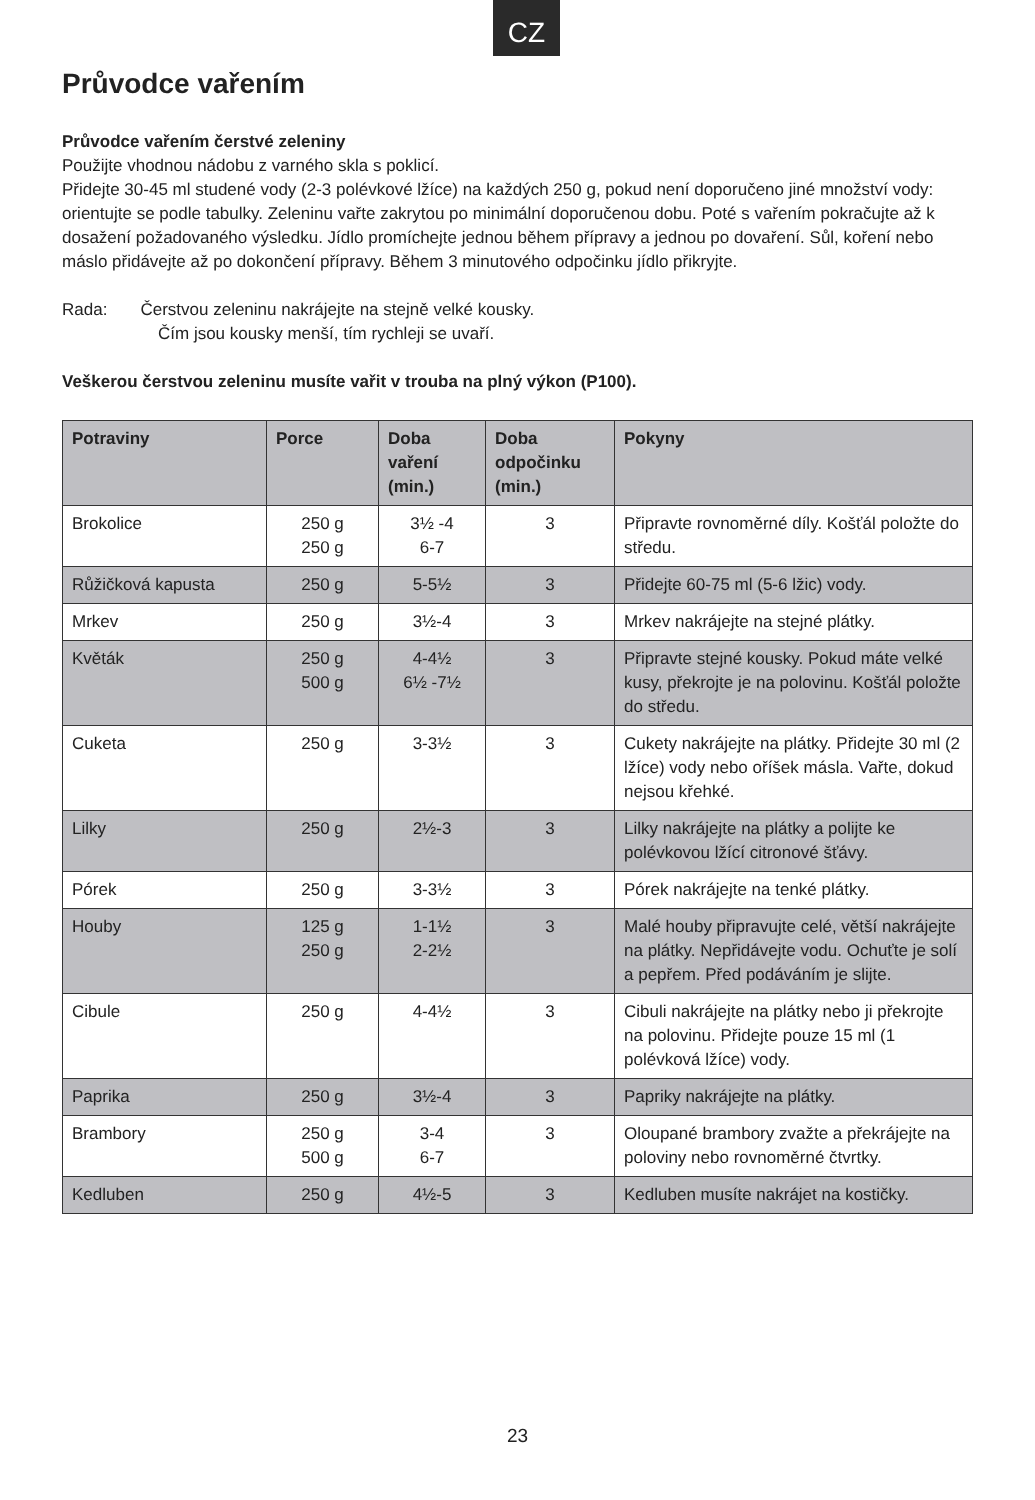CZ
Průvodce vařením
Průvodce vařením čerstvé zeleniny
Použijte vhodnou nádobu z varného skla s poklicí.
Přidejte 30-45 ml studené vody (2-3 polévkové lžíce) na každých 250 g, pokud není doporučeno jiné množství vody: orientujte se podle tabulky. Zeleninu vařte zakrytou po minimální doporučenou dobu. Poté s vařením pokračujte až k dosažení požadovaného výsledku. Jídlo promíchejte jednou během přípravy a jednou po dovaření. Sůl, koření nebo máslo přidávejte až po dokončení přípravy. Během 3 minutového odpočinku jídlo přikryjte.
Rada: Čerstvou zeleninu nakrájejte na stejně velké kousky.
Čím jsou kousky menší, tím rychleji se uvaří.
Veškerou čerstvou zeleninu musíte vařit v trouba na plný výkon (P100).
| Potraviny | Porce | Doba vaření (min.) | Doba odpočinku (min.) | Pokyny |
| --- | --- | --- | --- | --- |
| Brokolice | 250 g 250 g | 3½ -4 6-7 | 3 | Připravte rovnoměrné díly. Košťál položte do středu. |
| Růžičková kapusta | 250 g | 5-5½ | 3 | Přidejte 60-75 ml (5-6 lžic) vody. |
| Mrkev | 250 g | 3½-4 | 3 | Mrkev nakrájejte na stejné plátky. |
| Květák | 250 g 500 g | 4-4½ 6½ -7½ | 3 | Připravte stejné kousky. Pokud máte velké kusy, překrojte je na polovinu. Košťál položte do středu. |
| Cuketa | 250 g | 3-3½ | 3 | Cukety nakrájejte na plátky. Přidejte 30 ml (2 lžíce) vody nebo oříšek másla. Vařte, dokud nejsou křehké. |
| Lilky | 250 g | 2½-3 | 3 | Lilky nakrájejte na plátky a polijte ke polévkovou lžící citronové šťávy. |
| Pórek | 250 g | 3-3½ | 3 | Pórek nakrájejte na tenké plátky. |
| Houby | 125 g 250 g | 1-1½ 2-2½ | 3 | Malé houby připravujte celé, větší nakrájejte na plátky. Nepřidávejte vodu. Ochuťte je solí a pepřem. Před podáváním je slijte. |
| Cibule | 250 g | 4-4½ | 3 | Cibuli nakrájejte na plátky nebo ji překrojte na polovinu. Přidejte pouze 15 ml (1 polévková lžíce) vody. |
| Paprika | 250 g | 3½-4 | 3 | Papriky nakrájejte na plátky. |
| Brambory | 250 g 500 g | 3-4 6-7 | 3 | Oloupané brambory zvažte a překrájejte na poloviny nebo rovnoměrné čtvrtky. |
| Kedluben | 250 g | 4½-5 | 3 | Kedluben musíte nakrájet na kostičky. |
23